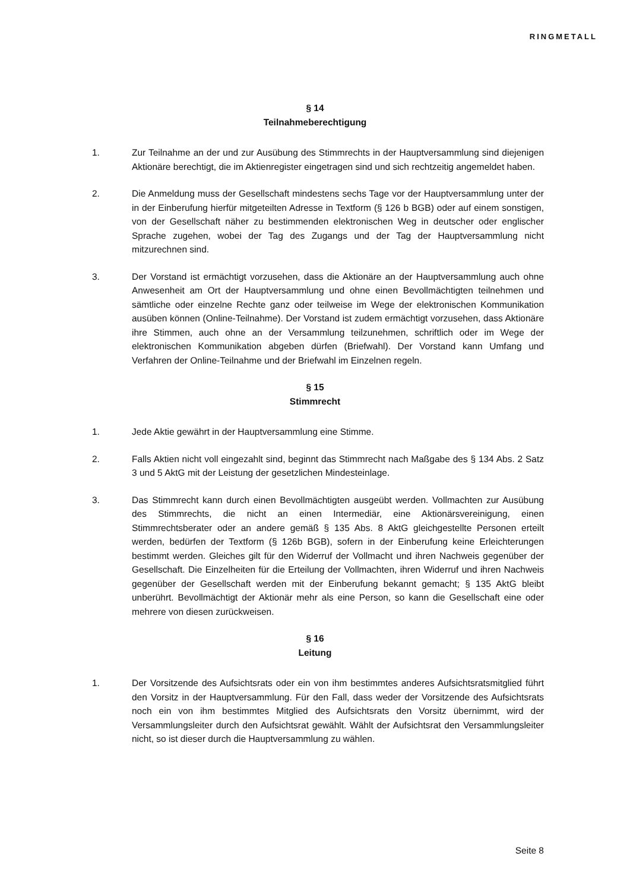RINGMETALL
§ 14
Teilnahmeberechtigung
1. Zur Teilnahme an der und zur Ausübung des Stimmrechts in der Hauptversammlung sind diejenigen Aktionäre berechtigt, die im Aktienregister eingetragen sind und sich rechtzeitig angemeldet haben.
2. Die Anmeldung muss der Gesellschaft mindestens sechs Tage vor der Hauptversammlung unter der in der Einberufung hierfür mitgeteilten Adresse in Textform (§ 126 b BGB) oder auf einem sonstigen, von der Gesellschaft näher zu bestimmenden elektronischen Weg in deutscher oder englischer Sprache zugehen, wobei der Tag des Zugangs und der Tag der Hauptversammlung nicht mitzurechnen sind.
3. Der Vorstand ist ermächtigt vorzusehen, dass die Aktionäre an der Hauptversammlung auch ohne Anwesenheit am Ort der Hauptversammlung und ohne einen Bevollmächtigten teilnehmen und sämtliche oder einzelne Rechte ganz oder teilweise im Wege der elektronischen Kommunikation ausüben können (Online-Teilnahme). Der Vorstand ist zudem ermächtigt vorzusehen, dass Aktionäre ihre Stimmen, auch ohne an der Versammlung teilzunehmen, schriftlich oder im Wege der elektronischen Kommunikation abgeben dürfen (Briefwahl). Der Vorstand kann Umfang und Verfahren der Online-Teilnahme und der Briefwahl im Einzelnen regeln.
§ 15
Stimmrecht
1. Jede Aktie gewährt in der Hauptversammlung eine Stimme.
2. Falls Aktien nicht voll eingezahlt sind, beginnt das Stimmrecht nach Maßgabe des § 134 Abs. 2 Satz 3 und 5 AktG mit der Leistung der gesetzlichen Mindesteinlage.
3. Das Stimmrecht kann durch einen Bevollmächtigten ausgeübt werden. Vollmachten zur Ausübung des Stimmrechts, die nicht an einen Intermediär, eine Aktionärsvereinigung, einen Stimmrechtsberater oder an andere gemäß § 135 Abs. 8 AktG gleichgestellte Personen erteilt werden, bedürfen der Textform (§ 126b BGB), sofern in der Einberufung keine Erleichterungen bestimmt werden. Gleiches gilt für den Widerruf der Vollmacht und ihren Nachweis gegenüber der Gesellschaft. Die Einzelheiten für die Erteilung der Vollmachten, ihren Widerruf und ihren Nachweis gegenüber der Gesellschaft werden mit der Einberufung bekannt gemacht; § 135 AktG bleibt unberührt. Bevollmächtigt der Aktionär mehr als eine Person, so kann die Gesellschaft eine oder mehrere von diesen zurückweisen.
§ 16
Leitung
1. Der Vorsitzende des Aufsichtsrats oder ein von ihm bestimmtes anderes Aufsichtsratsmitglied führt den Vorsitz in der Hauptversammlung. Für den Fall, dass weder der Vorsitzende des Aufsichtsrats noch ein von ihm bestimmtes Mitglied des Aufsichtsrats den Vorsitz übernimmt, wird der Versammlungsleiter durch den Aufsichtsrat gewählt. Wählt der Aufsichtsrat den Versammlungsleiter nicht, so ist dieser durch die Hauptversammlung zu wählen.
Seite 8